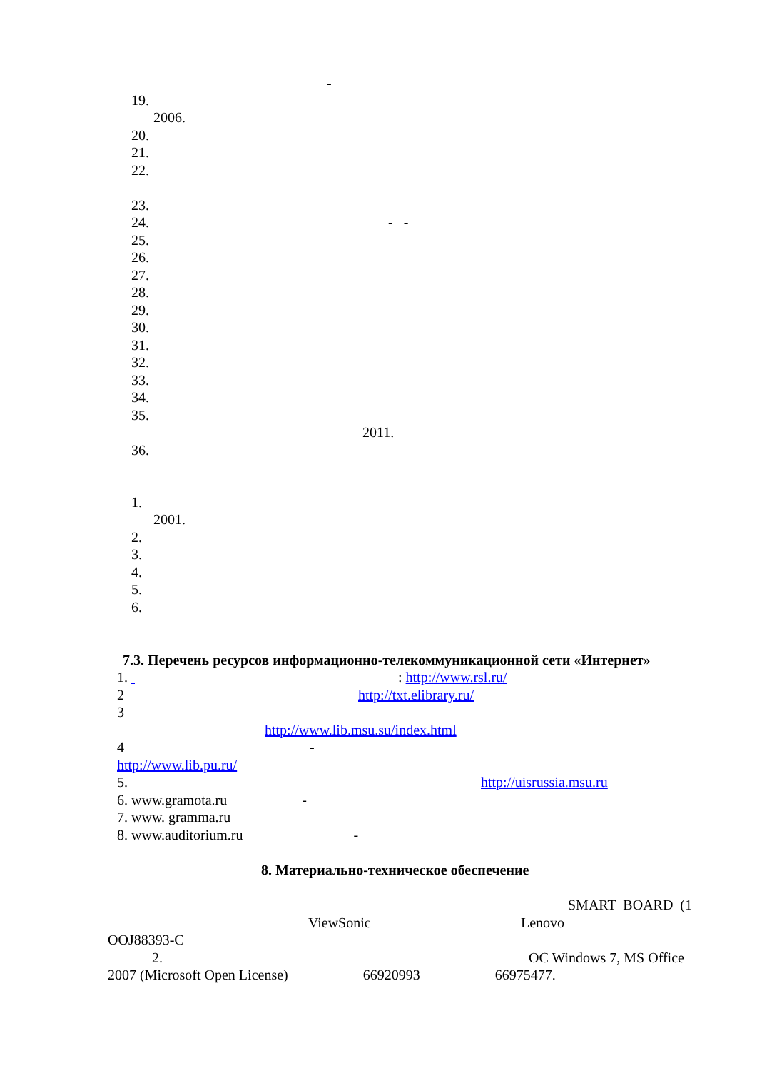-
19.
2006.
20.
21.
22.
23.
24. - -
25.
26.
27.
28.
29.
30.
31.
32.
33.
34.
35.
2011.
36.
1.
2001.
2.
3.
4.
5.
6.
7.3. Перечень ресурсов информационно-телекоммуникационной сети «Интернет»
1. : http://www.rsl.ru/
2 http://txt.elibrary.ru/
3
http://www.lib.msu.su/index.html
4 -
http://www.lib.pu.ru/
5. http://uisrussia.msu.ru
6. www.gramota.ru -
7. www. gramma.ru
8. www.auditorium.ru -
8. Материально-техническое обеспечение
SMART BOARD (1
ViewSonic Lenovo
OOJ88393-C
2. OC Windows 7, MS Office
2007 (Microsoft Open License) 66920993 66975477.